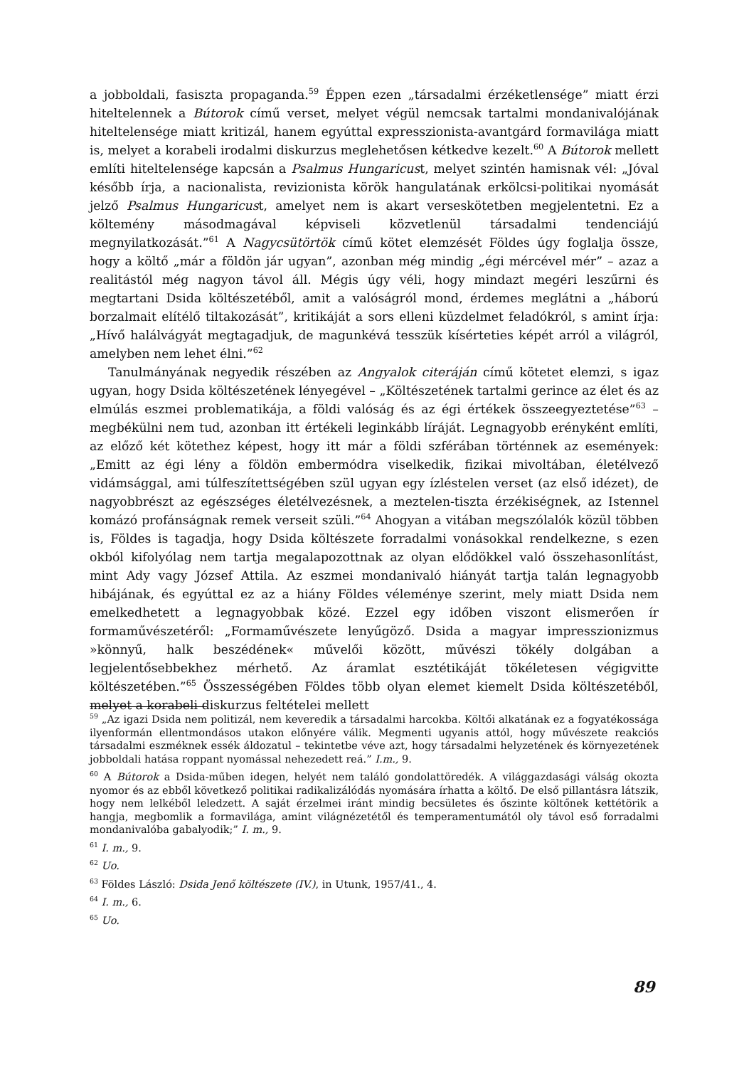a jobboldali, fasiszta propaganda.<sup>59</sup> Éppen ezen „társadalmi érzéketlensége” miatt érzi hiteltelennek a Bútorok című verset, melyet végül nemcsak tartalmi mondanivalójának hiteltelensége miatt kritizál, hanem egyúttal expresszionista-avantgárd formavilága miatt is, melyet a korabeli irodalmi diskurzus meglehetősen kétkedve kezelt.<sup>60</sup> A Bútorok mellett említi hiteltelensége kapcsán a Psalmus Hungaricust, melyet szintén hamisnak vél: „Jóval később írja, a nacionalista, revizionista körök hangulatának erkölcsi-politikai nyomását jelző Psalmus Hungaricust, amelyet nem is akart verseskötetben megjelentetni. Ez a költemény másodmagával képviseli közvetlenül társadalmi tendenciájú megnyilatkozását.”<sup>61</sup> A Nagycsütörtök című kötet elemzését Földes úgy foglalja össze, hogy a költő „már a földön jár ugyan”, azonban még mindig „égi mércével mér” – azaz a realitástól még nagyon távol áll. Mégis úgy véli, hogy mindazt megéri leszűrni és megtartani Dsida költészetéből, amit a valóságról mond, érdemes meglátni a „háború borzalmait elítélő tiltakozását”, kritikáját a sors elleni küzdelmet feladókról, s amint írja: „Hívő halálvágyát megtagadjuk, de magunkévá tesszük kísérteties képét arról a világról, amelyben nem lehet élni.”<sup>62</sup>
Tanulmányának negyedik részében az Angyalok citeráján című kötetet elemzi, s igaz ugyan, hogy Dsida költészetének lényegével – „Költészetének tartalmi gerince az élet és az elmúlás eszmei problematikája, a földi valóság és az égi értékek összeegyeztetése”<sup>63</sup> – megbékülni nem tud, azonban itt értékeli leginkább líráját. Legnagyobb erényként említi, az előző két kötethez képest, hogy itt már a földi szférában történnek az események: „Emitt az égi lény a földön embermódra viselkedik, fizikai mivoltában, életélvező vidámsággal, ami túlfeszítettségében szül ugyan egy ízléstelen verset (az első idézet), de nagyobbrészt az egészséges életélvezésnek, a meztelen-tiszta érzékiségnek, az Istennel komázó profánságnak remek verseit szüli.”<sup>64</sup> Ahogyan a vitában megszólalók közül többen is, Földes is tagadja, hogy Dsida költészete forradalmi vonásokkal rendelkezne, s ezen okból kifolyólag nem tartja megalapozottnak az olyan elődökkel való összehasonlítást, mint Ady vagy József Attila. Az eszmei mondanivaló hiányát tartja talán legnagyobb hibájának, és egyúttal ez az a hiány Földes véleménye szerint, mely miatt Dsida nem emelkedhetett a legnagyobbak közé. Ezzel egy időben viszont elismerően ír formaművészetéről: „Formaművészete lenyűgöző. Dsida a magyar impresszionizmus »könnyű, halk beszédének« művelői között, művészi tökély dolgában a legjelentősebbekhez mérhető. Az áramlat esztétikáját tökéletesen végigvitte költészetében.”<sup>65</sup> Összességében Földes több olyan elemet kiemelt Dsida költészetéből, melyet a korabeli diskurzus feltételei mellett
<sup>59</sup> „Az igazi Dsida nem politizál, nem keveredik a társadalmi harcokba. Költői alkatának ez a fogyatékossága ilyenformán ellentmondásos utakon előnyére válik. Megmenti ugyanis attól, hogy művészete reakciós társadalmi eszméknek essék áldozatul – tekintetbe véve azt, hogy társadalmi helyzetének és környezetének jobboldali hatása roppant nyomással nehezedett reá.” I.m., 9.
<sup>60</sup> A Bútorok a Dsida-műben idegen, helyét nem találó gondolattöredék. A világgazdasági válság okozta nyomor és az ebből következő politikai radikalizálódás nyomására írhatta a költő. De első pillantásra látszik, hogy nem lelkéből leledzett. A saját érzelmei iránt mindig becsületes és őszinte költőnek kettétörik a hangja, megbomlik a formavilága, amint világnézetétől és temperamentumától oly távol eső forradalmi mondanivalóba gabalyodik;” I. m., 9.
<sup>61</sup> I. m., 9.
<sup>62</sup> Uo.
<sup>63</sup> Földes László: Dsida Jenő költészete (IV.), in Utunk, 1957/41., 4.
<sup>64</sup> I. m., 6.
<sup>65</sup> Uo.
89